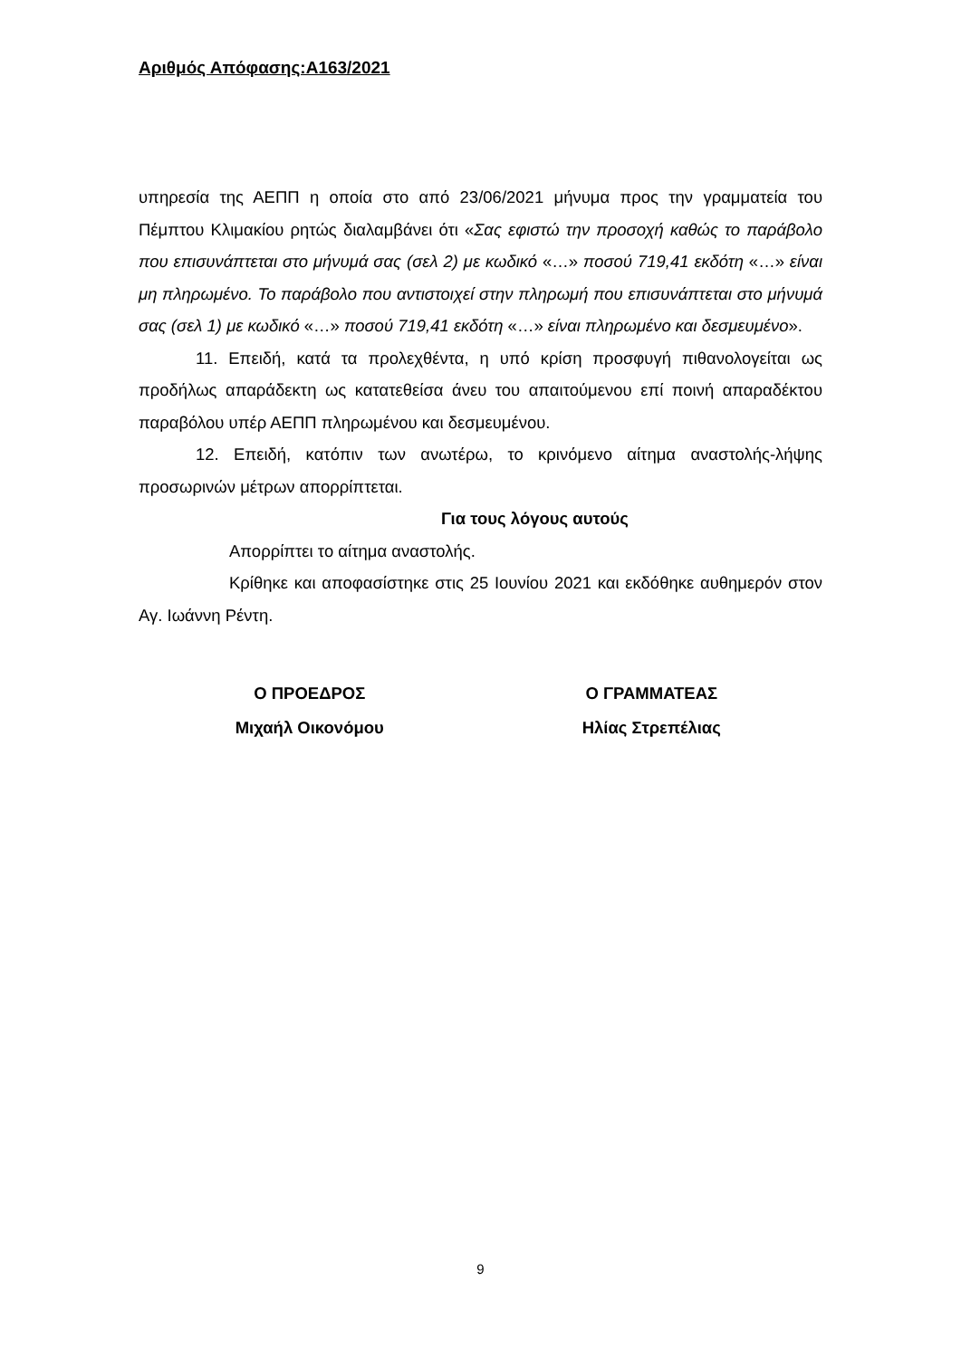Αριθμός Απόφασης:Α163/2021
υπηρεσία της ΑΕΠΠ η οποία στο από 23/06/2021 μήνυμα προς την γραμματεία του Πέμπτου Κλιμακίου ρητώς διαλαμβάνει ότι «Σας εφιστώ την προσοχή καθώς το παράβολο που επισυνάπτεται στο μήνυμά σας (σελ 2) με κωδικό «…» ποσού 719,41 εκδότη «…» είναι μη πληρωμένο. Το παράβολο που αντιστοιχεί στην πληρωμή που επισυνάπτεται στο μήνυμά σας (σελ 1) με κωδικό «…» ποσού 719,41 εκδότη «…» είναι πληρωμένο και δεσμευμένο».
11. Επειδή, κατά τα προλεχθέντα, η υπό κρίση προσφυγή πιθανολογείται ως προδήλως απαράδεκτη ως κατατεθείσα άνευ του απαιτούμενου επί ποινή απαραδέκτου παραβόλου υπέρ ΑΕΠΠ πληρωμένου και δεσμευμένου.
12. Επειδή, κατόπιν των ανωτέρω, το κρινόμενο αίτημα αναστολής-λήψης προσωρινών μέτρων απορρίπτεται.
Για τους λόγους αυτούς
Απορρίπτει το αίτημα αναστολής.
Κρίθηκε και αποφασίστηκε στις 25 Ιουνίου 2021 και εκδόθηκε αυθημερόν στον Αγ. Ιωάννη Ρέντη.
Ο ΠΡΟΕΔΡΟΣ
Μιχαήλ Οικονόμου
Ο ΓΡΑΜΜΑΤΕΑΣ
Ηλίας Στρεπέλιας
9